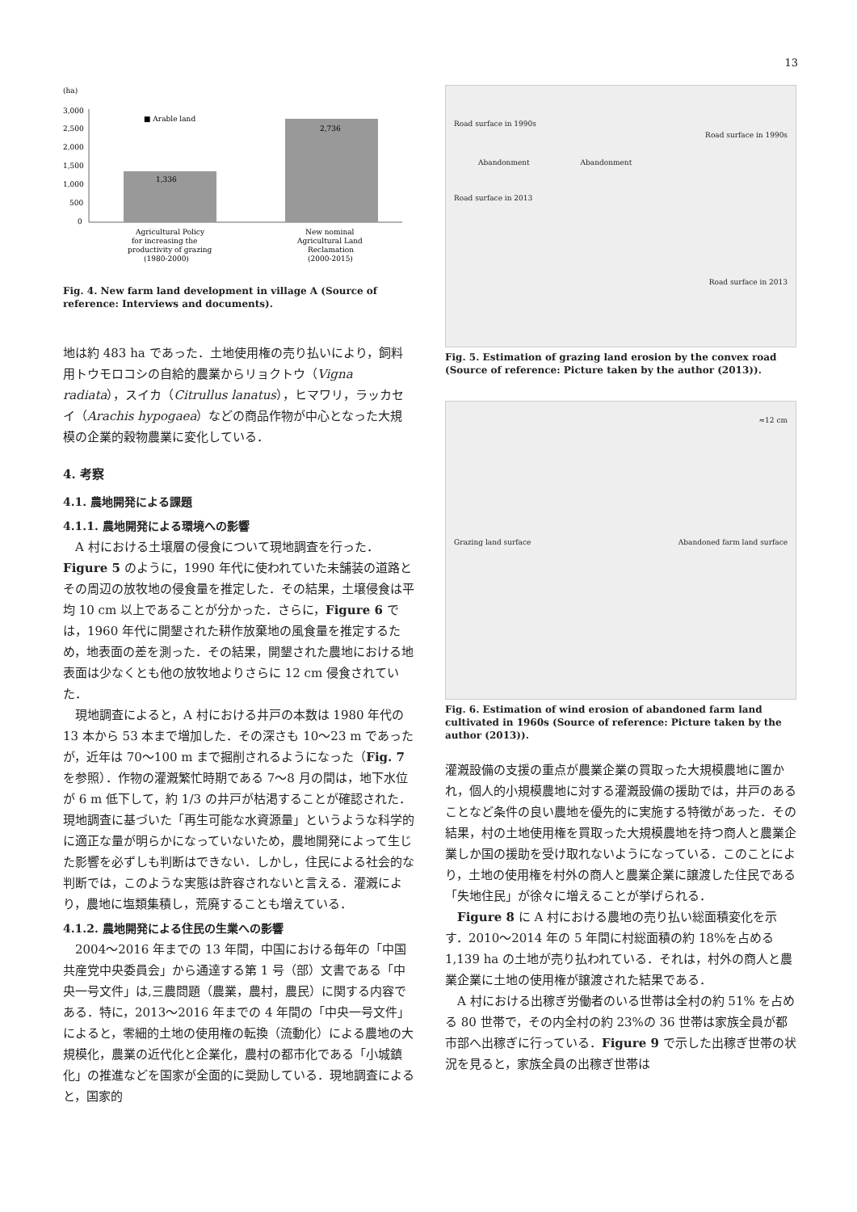13
(ha)
3,000
2,500
2,000
1,500
1,000
500
0
1,336
2,736
■ Arable land
Agricultural Policy
for increasing the
productivity of grazing
(1980-2000)
New nominal
Agricultural Land
Reclamation
(2000-2015)
Fig. 4. New farm land development in village A (Source of reference: Interviews and documents).
地は約 483 ha であった．土地使用権の売り払いにより，飼料用トウモロコシの自給的農業からリョクトウ（Vigna radiata），スイカ（Citrullus lanatus），ヒマワリ，ラッカセイ（Arachis hypogaea）などの商品作物が中心となった大規模の企業的穀物農業に変化している．
4. 考察
4.1. 農地開発による課題
4.1.1. 農地開発による環境への影響
A 村における土壌層の侵食について現地調査を行った．Figure 5 のように，1990 年代に使われていた未舗装の道路とその周辺の放牧地の侵食量を推定した．その結果，土壌侵食は平均 10 cm 以上であることが分かった．さらに，Figure 6 では，1960 年代に開墾された耕作放棄地の風食量を推定するため，地表面の差を測った．その結果，開墾された農地における地表面は少なくとも他の放牧地よりさらに 12 cm 侵食されていた．
現地調査によると，A 村における井戸の本数は 1980 年代の 13 本から 53 本まで増加した．その深さも 10〜23 m であったが，近年は 70〜100 m まで掘削されるようになった（Fig. 7 を参照）．作物の灌漑繁忙時期である 7〜8 月の間は，地下水位が 6 m 低下して，約 1/3 の井戸が枯渇することが確認された．現地調査に基づいた「再生可能な水資源量」というような科学的に適正な量が明らかになっていないため，農地開発によって生じた影響を必ずしも判断はできない．しかし，住民による社会的な判断では，このような実態は許容されないと言える．灌漑により，農地に塩類集積し，荒廃することも増えている．
4.1.2. 農地開発による住民の生業への影響
2004〜2016 年までの 13 年間，中国における毎年の「中国共産党中央委員会」から通達する第 1 号（部）文書である「中央一号文件」は,三農問題（農業，農村，農民）に関する内容である．特に，2013〜2016 年までの 4 年間の「中央一号文件」によると，零細的土地の使用権の転換（流動化）による農地の大規模化，農業の近代化と企業化，農村の都市化である「小城鎮化」の推進などを国家が全面的に奨励している．現地調査によると，国家的
Road surface in 1990s
Road surface in 1990s
Abandonment Abandonment
Road surface in 2013
Road surface in 2013
Fig. 5. Estimation of grazing land erosion by the convex road (Source of reference: Picture taken by the author (2013)).
≈12 cm
Grazing land surface Abandoned farm land surface
Fig. 6. Estimation of wind erosion of abandoned farm land cultivated in 1960s (Source of reference: Picture taken by the author (2013)).
灌漑設備の支援の重点が農業企業の買取った大規模農地に置かれ，個人的小規模農地に対する灌漑設備の援助では，井戸のあることなど条件の良い農地を優先的に実施する特徴があった．その結果，村の土地使用権を買取った大規模農地を持つ商人と農業企業しか国の援助を受け取れないようになっている．このことにより，土地の使用権を村外の商人と農業企業に譲渡した住民である「失地住民」が徐々に増えることが挙げられる．
Figure 8 に A 村における農地の売り払い総面積変化を示す．2010〜2014 年の 5 年間に村総面積の約 18%を占める 1,139 ha の土地が売り払われている．それは，村外の商人と農業企業に土地の使用権が譲渡された結果である．
A 村における出稼ぎ労働者のいる世帯は全村の約 51% を占める 80 世帯で，その内全村の約 23%の 36 世帯は家族全員が都市部へ出稼ぎに行っている．Figure 9 で示した出稼ぎ世帯の状況を見ると，家族全員の出稼ぎ世帯は